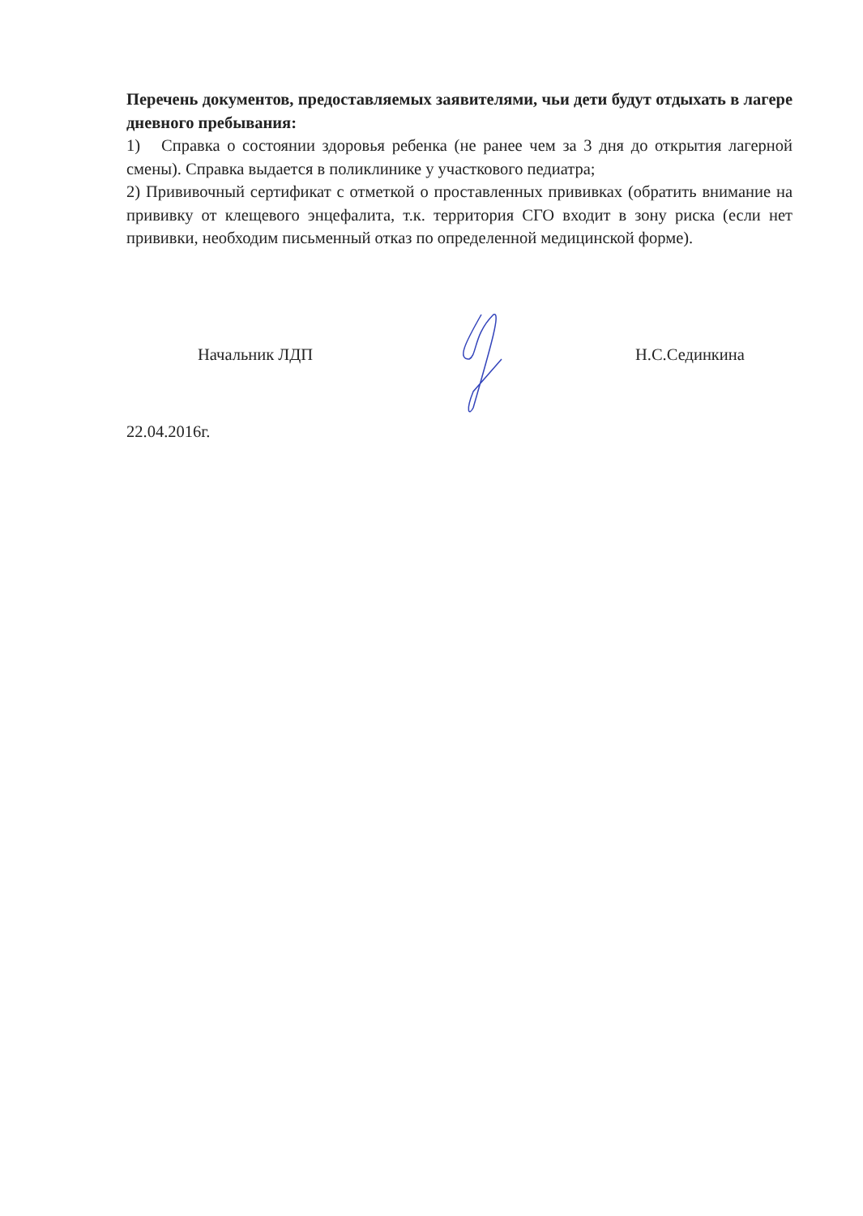Перечень документов, предоставляемых заявителями, чьи дети будут отдыхать в лагере дневного пребывания:
1) Справка о состоянии здоровья ребенка (не ранее чем за 3 дня до открытия лагерной смены). Справка выдается в поликлинике у участкового педиатра;
2) Прививочный сертификат с отметкой о проставленных прививках (обратить внимание на прививку от клещевого энцефалита, т.к. территория СГО входит в зону риска (если нет прививки, необходим письменный отказ по определенной медицинской форме).
Начальник ЛДП Н.С.Сединкина
22.04.2016г.